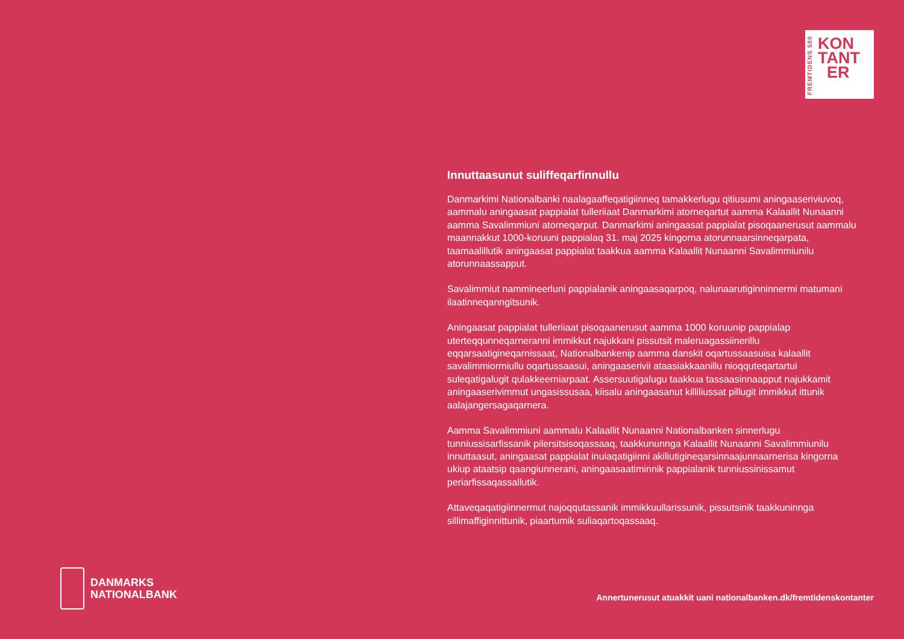FREMTIDENS 500
KON
TANT
ER
Innuttaasunut suliffeqarfinnullu
Danmarkimi Nationalbanki naalagaaffeqatigiinneq tamakkerlugu qitiusumi aningaaseriviuvoq, aammalu aningaasat pappialat tulleriiaat Danmarkimi atorneqartut aamma Kalaallit Nunaanni aamma Savalimmiuni atorneqarput. Danmarkimi aningaasat pappialat pisoqaanerusut aammalu maannakkut 1000-koruuni pappialaq 31. maj 2025 kingorna atorunnaarsinneqarpata, taamaalillutik aningaasat pappialat taakkua aamma Kalaallit Nunaanni Savalimmiunilu atorunnaassapput.
Savalimmiut nammineerluni pappialanik aningaasaqarpoq, nalunaarutiginninnermi matumani ilaatinneqanngitsunik.
Aningaasat pappialat tulleriiaat pisoqaanerusut aamma 1000 koruunip pappialap uterteqqunneqarneranni immikkut najukkani pissutsit maleruagassiinerillu eqqarsaatigineqarnissaat, Nationalbankenip aamma danskit oqartussaasuisa kalaallit savalimmiormiullu oqartussaasui, aningaaserivii ataasiakkaanillu nioqquteqartartui suleqatigalugit qulakkeerniarpaat. Assersuutigalugu taakkua tassaasinnaapput najukkamit aningaaserivimmut ungasissusaa, kiisalu aningaasanut killiliussat pillugit immikkut ittunik aalajangersagaqarnera.
Aamma Savalimmiuni aammalu Kalaallit Nunaanni Nationalbanken sinnerlugu tunniussisarfissanik pilersitsisoqassaaq, taakkununnga Kalaallit Nunaanni Savalimmiunilu innuttaasut, aningaasat pappialat inuiaqatigiinni akiliutigineqarsinnaajunnaarnerisa kingorna ukiup ataatsip qaangiunnerani, aningaasaatiminnik pappialanik tunniussinissamut periarfissaqassallutik.
Attaveqaqatigiinnermut najoqqutassanik immikkuullarissunik, pissutsinik taakkuninnga sillimaffiginnittunik, piaartumik suliaqartoqassaaq.
DANMARKS
NATIONALBANK
Annertunerusut atuakkit uani nationalbanken.dk/fremtidenskontanter